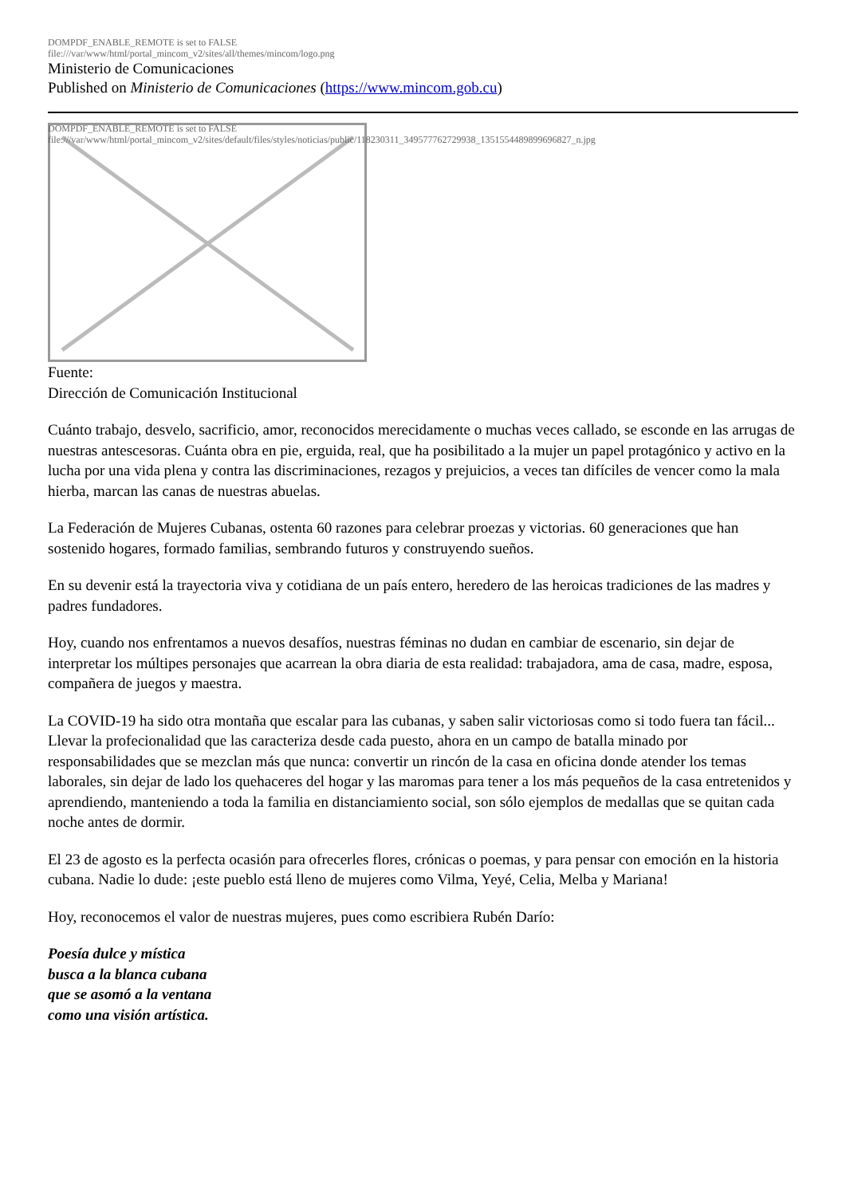DOMPDF_ENABLE_REMOTE is set to FALSE
file:///var/www/html/portal_mincom_v2/sites/all/themes/mincom/logo.png
Ministerio de Comunicaciones
Published on Ministerio de Comunicaciones (https://www.mincom.gob.cu)
DOMPDF_ENABLE_REMOTE is set to FALSE
file:///var/www/html/portal_mincom_v2/sites/default/files/styles/noticias/public/118230311_349577762729938_1351554489899696827_n.jpg
Fuente:
Dirección de Comunicación Institucional
Cuánto trabajo, desvelo, sacrificio, amor, reconocidos merecidamente o muchas veces callado, se esconde en las arrugas de nuestras antescesoras. Cuánta obra en pie, erguida, real, que ha posibilitado a la mujer un papel protagónico y activo en la lucha por una vida plena y contra las discriminaciones, rezagos y prejuicios, a veces tan difíciles de vencer como la mala hierba, marcan las canas de nuestras abuelas.
La Federación de Mujeres Cubanas, ostenta 60 razones para celebrar proezas y victorias. 60 generaciones que han sostenido hogares, formado familias, sembrando futuros y construyendo sueños.
En su devenir está la trayectoria viva y cotidiana de un país entero, heredero de las heroicas tradiciones de las madres y padres fundadores.
Hoy, cuando nos enfrentamos a nuevos desafíos, nuestras féminas no dudan en cambiar de escenario, sin dejar de interpretar los múltipes personajes que acarrean la obra diaria de esta realidad: trabajadora, ama de casa, madre, esposa, compañera de juegos y maestra.
La COVID-19 ha sido otra montaña que escalar para las cubanas, y saben salir victoriosas como si todo fuera tan fácil... Llevar la profecionalidad que las caracteriza desde cada puesto, ahora en un campo de batalla minado por responsabilidades que se mezclan más que nunca: convertir un rincón de la casa en oficina donde atender los temas laborales, sin dejar de lado los quehaceres del hogar y las maromas para tener a los más pequeños de la casa entretenidos y aprendiendo, manteniendo a toda la familia en distanciamiento social, son sólo ejemplos de medallas que se quitan cada noche antes de dormir.
El 23 de agosto es la perfecta ocasión para ofrecerles flores, crónicas o poemas, y para pensar con emoción en la historia cubana. Nadie lo dude: ¡este pueblo está lleno de mujeres como Vilma, Yeyé, Celia, Melba y Mariana!
Hoy, reconocemos el valor de nuestras mujeres, pues como escribiera Rubén Darío:
Poesía dulce y mística
busca a la blanca cubana
que se asomó a la ventana
como una visión artística.